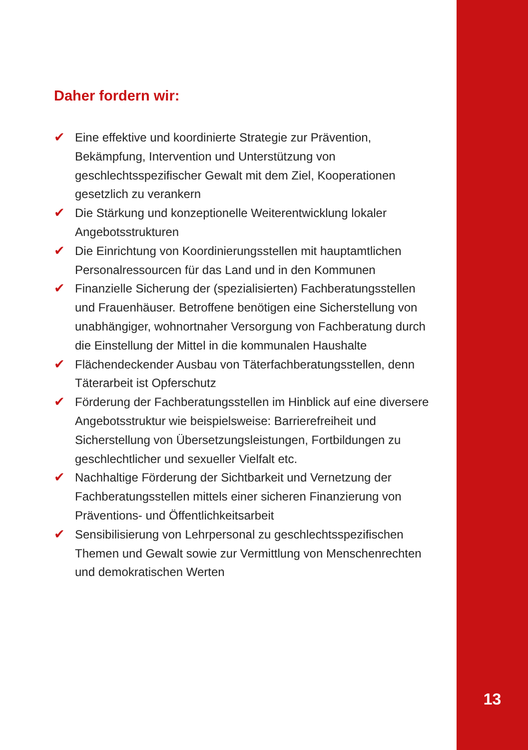Daher fordern wir:
✔ Eine effektive und koordinierte Strategie zur Prävention, Bekämpfung, Intervention und Unterstützung von geschlechtsspezifischer Gewalt mit dem Ziel, Kooperationen gesetzlich zu verankern
✔ Die Stärkung und konzeptionelle Weiterentwicklung lokaler Angebotsstrukturen
✔ Die Einrichtung von Koordinierungsstellen mit hauptamtlichen Personalressourcen für das Land und in den Kommunen
✔ Finanzielle Sicherung der (spezialisierten) Fachberatungsstellen und Frauenhäuser. Betroffene benötigen eine Sicherstellung von unabhängiger, wohnortnaher Versorgung von Fachberatung durch die Einstellung der Mittel in die kommunalen Haushalte
✔ Flächendeckender Ausbau von Täterfachberatungsstellen, denn Täterarbeit ist Opferschutz
✔ Förderung der Fachberatungsstellen im Hinblick auf eine diversere Angebotsstruktur wie beispielsweise: Barrierefreiheit und Sicherstellung von Übersetzungsleistungen, Fortbildungen zu geschlechtlicher und sexueller Vielfalt etc.
✔ Nachhaltige Förderung der Sichtbarkeit und Vernetzung der Fachberatungsstellen mittels einer sicheren Finanzierung von Präventions- und Öffentlichkeitsarbeit
✔ Sensibilisierung von Lehrpersonal zu geschlechtsspezifischen Themen und Gewalt sowie zur Vermittlung von Menschenrechten und demokratischen Werten
13